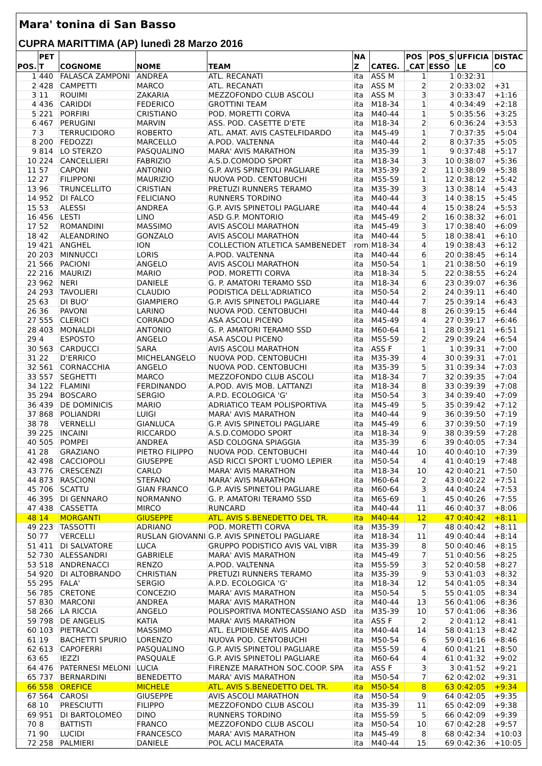Mara' tonina di San Basso
CUPRA MARITTIMA (AP) lunedì 28 Marzo 2016
| POS. | PET T | COGNOME | NOME | TEAM | NA Z | CATEG. | POS _CAT | POS_S ESSO | UFFICIA LE | DISTAC CO |
| --- | --- | --- | --- | --- | --- | --- | --- | --- | --- | --- |
| 1 | 440 | FALASCA ZAMPONI | ANDREA | ATL. RECANATI | ita | ASS M | 1 | 1 | 0:32:31 | |
| 2 | 428 | CAMPETTI | MARCO | ATL. RECANATI | ita | ASS M | 2 | 2 | 0:33:02 | +31 |
| 3 | 11 | ROUIMI | ZAKARIA | MEZZOFONDO CLUB ASCOLI | ita | ASS M | 3 | 3 | 0:33:47 | +1:16 |
| 4 | 436 | CARIDDI | FEDERICO | GROTTINI TEAM | ita | M18-34 | 1 | 4 | 0:34:49 | +2:18 |
| 5 | 221 | PORFIRI | CRISTIANO | POD. MORETTI CORVA | ita | M40-44 | 1 | 5 | 0:35:56 | +3:25 |
| 6 | 467 | PERUGINI | MARVIN | ASS. POD. CASETTE D'ETE | ita | M18-34 | 2 | 6 | 0:36:24 | +3:53 |
| 7 | 3 | TERRUCIDORO | ROBERTO | ATL. AMAT. AVIS CASTELFIDARDO | ita | M45-49 | 1 | 7 | 0:37:35 | +5:04 |
| 8 | 200 | FEDOZZI | MARCELLO | A.POD. VALTENNA | ita | M40-44 | 2 | 8 | 0:37:35 | +5:05 |
| 9 | 814 | LO STERZO | PASQUALINO | MARA' AVIS MARATHON | ita | M35-39 | 1 | 9 | 0:37:48 | +5:17 |
| 10 | 224 | CANCELLIERI | FABRIZIO | A.S.D.COMODO SPORT | ita | M18-34 | 3 | 10 | 0:38:07 | +5:36 |
| 11 | 57 | CAPONI | ANTONIO | G.P. AVIS SPINETOLI PAGLIARE | ita | M35-39 | 2 | 11 | 0:38:09 | +5:38 |
| 12 | 27 | FILIPPONI | MAURIZIO | NUOVA POD. CENTOBUCHI | ita | M55-59 | 1 | 12 | 0:38:12 | +5:42 |
| 13 | 96 | TRUNCELLITO | CRISTIAN | PRETUZI RUNNERS TERAMO | ita | M35-39 | 3 | 13 | 0:38:14 | +5:43 |
| 14 | 952 | DI FALCO | FELICIANO | RUNNERS TORDINO | ita | M40-44 | 3 | 14 | 0:38:15 | +5:45 |
| 15 | 53 | ALESSI | ANDREA | G.P. AVIS SPINETOLI PAGLIARE | ita | M40-44 | 4 | 15 | 0:38:24 | +5:53 |
| 16 | 456 | LESTI | LINO | ASD G.P. MONTORIO | ita | M45-49 | 2 | 16 | 0:38:32 | +6:01 |
| 17 | 52 | ROMANDINI | MASSIMO | AVIS ASCOLI MARATHON | ita | M45-49 | 3 | 17 | 0:38:40 | +6:09 |
| 18 | 42 | ALEANDRINO | GONZALO | AVIS ASCOLI MARATHON | ita | M40-44 | 5 | 18 | 0:38:41 | +6:10 |
| 19 | 421 | ANGHEL | ION | COLLECTION ATLETICA SAMBENEDET | rom | M18-34 | 4 | 19 | 0:38:43 | +6:12 |
| 20 | 203 | MINNUCCI | LORIS | A.POD. VALTENNA | ita | M40-44 | 6 | 20 | 0:38:45 | +6:14 |
| 21 | 566 | PACIONI | ANGELO | AVIS ASCOLI MARATHON | ita | M50-54 | 1 | 21 | 0:38:50 | +6:19 |
| 22 | 216 | MAURIZI | MARIO | POD. MORETTI CORVA | ita | M18-34 | 5 | 22 | 0:38:55 | +6:24 |
| 23 | 962 | NERI | DANIELE | G. P. AMATORI TERAMO SSD | ita | M18-34 | 6 | 23 | 0:39:07 | +6:36 |
| 24 | 293 | TAVOLIERI | CLAUDIO | PODISTICA DELL'ADRIATICO | ita | M50-54 | 2 | 24 | 0:39:11 | +6:40 |
| 25 | 63 | DI BUO' | GIAMPIERO | G.P. AVIS SPINETOLI PAGLIARE | ita | M40-44 | 7 | 25 | 0:39:14 | +6:43 |
| 26 | 36 | PAVONI | LARINO | NUOVA POD. CENTOBUCHI | ita | M40-44 | 8 | 26 | 0:39:15 | +6:44 |
| 27 | 555 | CLERICI | CORRADO | ASA ASCOLI PICENO | ita | M45-49 | 4 | 27 | 0:39:17 | +6:46 |
| 28 | 403 | MONALDI | ANTONIO | G. P. AMATORI TERAMO SSD | ita | M60-64 | 1 | 28 | 0:39:21 | +6:51 |
| 29 | 4 | ESPOSTO | ANGELO | ASA ASCOLI PICENO | ita | M55-59 | 2 | 29 | 0:39:24 | +6:54 |
| 30 | 563 | CARDUCCI | SARA | AVIS ASCOLI MARATHON | ita | ASS F | 1 | 1 | 0:39:31 | +7:00 |
| 31 | 22 | D'ERRICO | MICHELANGELO | NUOVA POD. CENTOBUCHI | ita | M35-39 | 4 | 30 | 0:39:31 | +7:01 |
| 32 | 561 | CORNACCHIA | ANGELO | NUOVA POD. CENTOBUCHI | ita | M35-39 | 5 | 31 | 0:39:34 | +7:03 |
| 33 | 557 | SEGHETTI | MARCO | MEZZOFONDO CLUB ASCOLI | ita | M18-34 | 7 | 32 | 0:39:35 | +7:04 |
| 34 | 122 | FLAMINI | FERDINANDO | A.POD. AVIS MOB. LATTANZI | ita | M18-34 | 8 | 33 | 0:39:39 | +7:08 |
| 35 | 294 | BOSCARO | SERGIO | A.P.D. ECOLOGICA 'G' | ita | M50-54 | 3 | 34 | 0:39:40 | +7:09 |
| 36 | 439 | DE DOMINICIS | MARIO | ADRIATICO TEAM POLISPORTIVA | ita | M45-49 | 5 | 35 | 0:39:42 | +7:12 |
| 37 | 868 | POLIANDRI | LUIGI | MARA' AVIS MARATHON | ita | M40-44 | 9 | 36 | 0:39:50 | +7:19 |
| 38 | 78 | VERNELLI | GIANLUCA | G.P. AVIS SPINETOLI PAGLIARE | ita | M45-49 | 6 | 37 | 0:39:50 | +7:19 |
| 39 | 225 | INCAINI | RICCARDO | A.S.D.COMODO SPORT | ita | M18-34 | 9 | 38 | 0:39:59 | +7:28 |
| 40 | 505 | POMPEI | ANDREA | ASD COLOGNA SPIAGGIA | ita | M35-39 | 6 | 39 | 0:40:05 | +7:34 |
| 41 | 28 | GRAZIANO | PIETRO FILIPPO | NUOVA POD. CENTOBUCHI | ita | M40-44 | 10 | 40 | 0:40:10 | +7:39 |
| 42 | 498 | CACCIOPOLI | GIUSEPPE | ASD RICCI SPORT L'UOMO LEPIER | ita | M50-54 | 4 | 41 | 0:40:19 | +7:48 |
| 43 | 776 | CRESCENZI | CARLO | MARA' AVIS MARATHON | ita | M18-34 | 10 | 42 | 0:40:21 | +7:50 |
| 44 | 873 | RASCIONI | STEFANO | MARA' AVIS MARATHON | ita | M60-64 | 2 | 43 | 0:40:22 | +7:51 |
| 45 | 706 | SCATTU | GIAN FRANCO | G.P. AVIS SPINETOLI PAGLIARE | ita | M60-64 | 3 | 44 | 0:40:24 | +7:53 |
| 46 | 395 | DI GENNARO | NORMANNO | G. P. AMATORI TERAMO SSD | ita | M65-69 | 1 | 45 | 0:40:26 | +7:55 |
| 47 | 438 | CASSETTA | MIRCO | RUNCARD | ita | M40-44 | 11 | 46 | 0:40:37 | +8:06 |
| 48 | 14 | MORGANTI | GIUSEPPE | ATL. AVIS S.BENEDETTO DEL TR. | ita | M40-44 | 12 | 47 | 0:40:42 | +8:11 |
| 49 | 223 | TASSOTTI | ADRIANO | POD. MORETTI CORVA | ita | M35-39 | 7 | 48 | 0:40:42 | +8:11 |
| 50 | 77 | VERCELLI | RUSLAN GIOVANNI | G.P. AVIS SPINETOLI PAGLIARE | ita | M18-34 | 11 | 49 | 0:40:44 | +8:14 |
| 51 | 411 | DI SALVATORE | LUCA | GRUPPO PODISTICO AVIS VAL VIBR | ita | M35-39 | 8 | 50 | 0:40:46 | +8:15 |
| 52 | 730 | ALESSANDRI | GABRIELE | MARA' AVIS MARATHON | ita | M45-49 | 7 | 51 | 0:40:56 | +8:25 |
| 53 | 518 | ANDRENACCI | RENZO | A.POD. VALTENNA | ita | M55-59 | 3 | 52 | 0:40:58 | +8:27 |
| 54 | 920 | DI ALTOBRANDO | CHRISTIAN | PRETUZI RUNNERS TERAMO | ita | M35-39 | 9 | 53 | 0:41:03 | +8:32 |
| 55 | 295 | FALA' | SERGIO | A.P.D. ECOLOGICA 'G' | ita | M18-34 | 12 | 54 | 0:41:05 | +8:34 |
| 56 | 785 | CRETONE | CONCEZIO | MARA' AVIS MARATHON | ita | M50-54 | 5 | 55 | 0:41:05 | +8:34 |
| 57 | 830 | MARCONI | ANDREA | MARA' AVIS MARATHON | ita | M40-44 | 13 | 56 | 0:41:06 | +8:36 |
| 58 | 266 | LA RICCIA | ANGELO | POLISPORTIVA MONTECASSIANO ASD | ita | M35-39 | 10 | 57 | 0:41:06 | +8:36 |
| 59 | 798 | DE ANGELIS | KATIA | MARA' AVIS MARATHON | ita | ASS F | 2 | 2 | 0:41:12 | +8:41 |
| 60 | 103 | PIETRACCI | MASSIMO | ATL. ELPIDIENSE AVIS AIDO | ita | M40-44 | 14 | 58 | 0:41:13 | +8:42 |
| 61 | 19 | BACHETTI SPURIO | LORENZO | NUOVA POD. CENTOBUCHI | ita | M50-54 | 6 | 59 | 0:41:16 | +8:46 |
| 62 | 613 | CAPOFERRI | PASQUALINO | G.P. AVIS SPINETOLI PAGLIARE | ita | M55-59 | 4 | 60 | 0:41:21 | +8:50 |
| 63 | 65 | IEZZI | PASQUALE | G.P. AVIS SPINETOLI PAGLIARE | ita | M60-64 | 4 | 61 | 0:41:32 | +9:02 |
| 64 | 476 | PATERNESI MELONI | LUCIA | FIRENZE MARATHON SOC.COOP. SPA | ita | ASS F | 3 | 3 | 0:41:52 | +9:21 |
| 65 | 737 | BERNARDINI | BENEDETTO | MARA' AVIS MARATHON | ita | M50-54 | 7 | 62 | 0:42:02 | +9:31 |
| 66 | 558 | OREFICE | MICHELE | ATL. AVIS S.BENEDETTO DEL TR. | ita | M50-54 | 8 | 63 | 0:42:05 | +9:34 |
| 67 | 564 | CAROSI | GIUSEPPE | AVIS ASCOLI MARATHON | ita | M50-54 | 9 | 64 | 0:42:05 | +9:35 |
| 68 | 10 | PRESCIUTTI | FILIPPO | MEZZOFONDO CLUB ASCOLI | ita | M35-39 | 11 | 65 | 0:42:09 | +9:38 |
| 69 | 951 | DI BARTOLOMEO | DINO | RUNNERS TORDINO | ita | M55-59 | 5 | 66 | 0:42:09 | +9:39 |
| 70 | 8 | BATTISTI | FRANCO | MEZZOFONDO CLUB ASCOLI | ita | M50-54 | 10 | 67 | 0:42:28 | +9:57 |
| 71 | 90 | LUCIDI | FRANCESCO | MARA' AVIS MARATHON | ita | M45-49 | 8 | 68 | 0:42:34 | +10:03 |
| 72 | 258 | PALMIERI | DANIELE | POL ACLI MACERATA | ita | M40-44 | 15 | 69 | 0:42:36 | +10:05 |